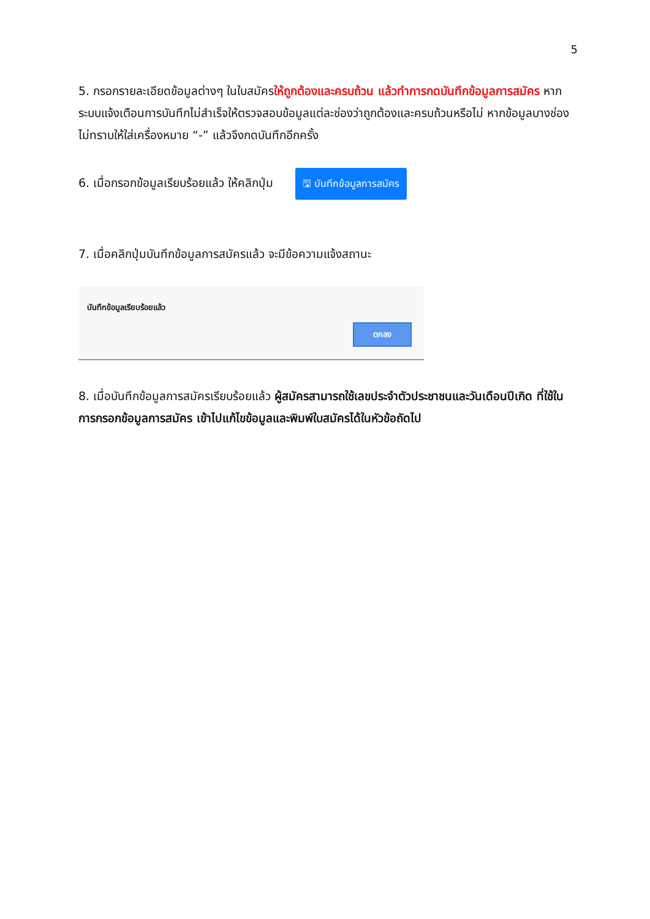5
5. กรอกรายละเอียดข้อมูลต่างๆ ในใบสมัครให้ถูกต้องและครบถ้วน แล้วทำการกดบันทึกข้อมูลการสมัคร หากระบบแจ้งเตือนการบันทึกไม่สำเร็จให้ตรวจสอบข้อมูลแต่ละช่องว่าถูกต้องและครบถ้วนหรือไม่ หากข้อมูลบางช่องไม่ทราบให้ใส่เครื่องหมาย “-” แล้วจึงกดบันทึกอีกครั้ง
6. เมื่อกรอกข้อมูลเรียบร้อยแล้ว ให้คลิกปุ่ม 🖫 บันทึกข้อมูลการสมัคร
7. เมื่อคลิกปุ่มบันทึกข้อมูลการสมัครแล้ว จะมีข้อความแจ้งสถานะ
บันทึกข้อมูลเรียบร้อยแล้ว
ตกลง
8. เมื่อบันทึกข้อมูลการสมัครเรียบร้อยแล้ว ผู้สมัครสามารถใช้เลขประจำตัวประชาชนและวันเดือนปีเกิด ที่ใช้ในการกรอกข้อมูลการสมัคร เข้าไปแก้ไขข้อมูลและพิมพ์ใบสมัครได้ในหัวข้อถัดไป